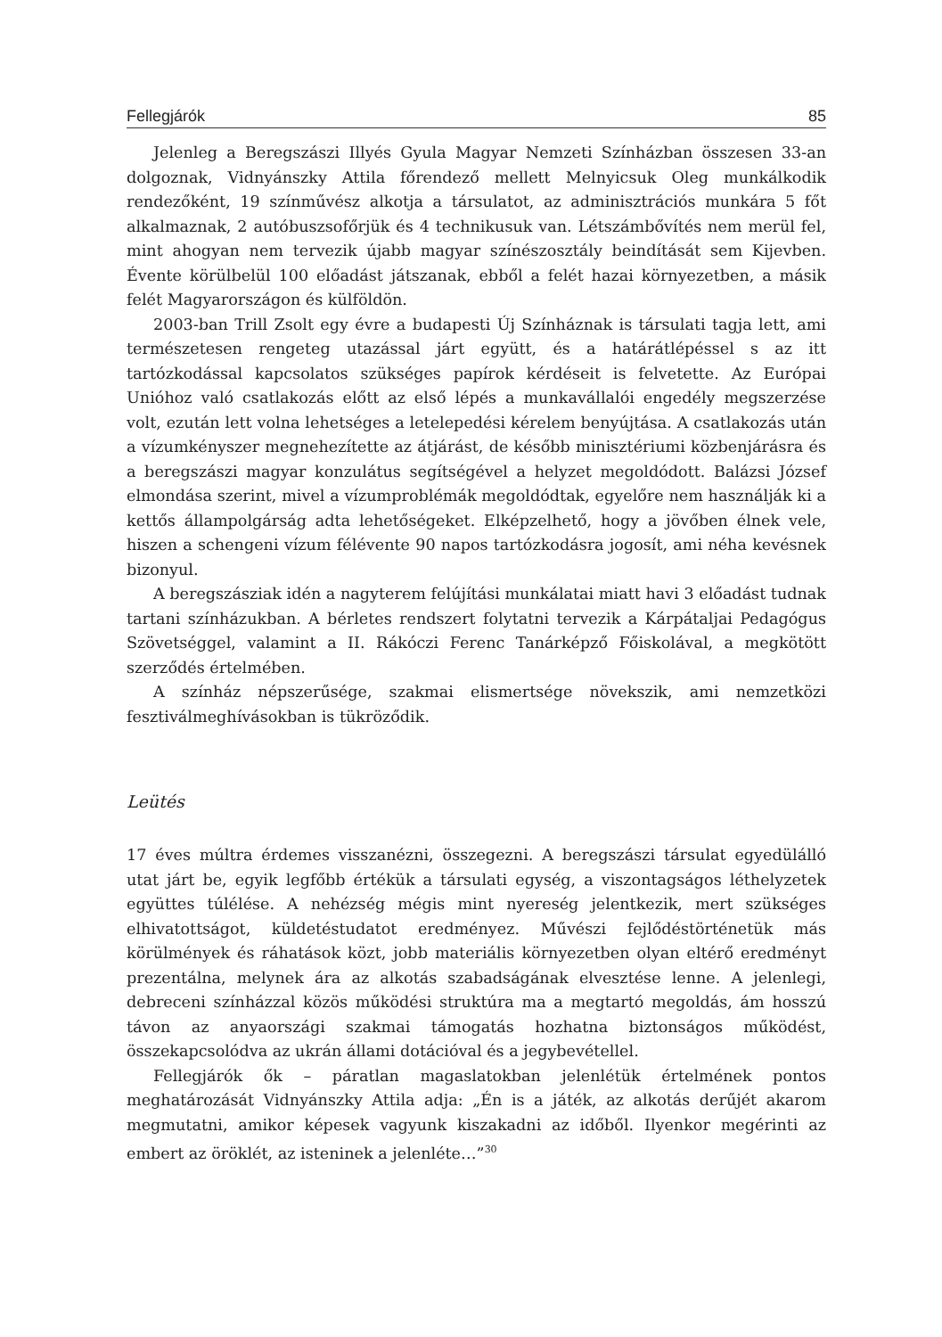Fellegjárók 85
Jelenleg a Beregszászi Illyés Gyula Magyar Nemzeti Színházban összesen 33-an dolgoznak, Vidnyánszky Attila főrendező mellett Melnyicsuk Oleg munkálkodik rendezőként, 19 színművész alkotja a társulatot, az adminisztrációs munkára 5 főt alkalmaznak, 2 autóbuszsofőrjük és 4 technikusuk van. Létszámbővítés nem merül fel, mint ahogyan nem tervezik újabb magyar színészosztály beindítását sem Kijevben. Évente körülbelül 100 előadást játszanak, ebből a felét hazai környezetben, a másik felét Magyarországon és külföldön.
2003-ban Trill Zsolt egy évre a budapesti Új Színháznak is társulati tagja lett, ami természetesen rengeteg utazással járt együtt, és a határátlépéssel s az itt tartózkodással kapcsolatos szükséges papírok kérdéseit is felvetette. Az Európai Unióhoz való csatlakozás előtt az első lépés a munkavállalói engedély megszerzése volt, ezután lett volna lehetséges a letelepedési kérelem benyújtása. A csatlakozás után a vízumkényszer megnehezítette az átjárást, de később minisztériumi közbenjárásra és a beregszászi magyar konzulátus segítségével a helyzet megoldódott. Balázsi József elmondása szerint, mivel a vízumproblémák megoldódtak, egyelőre nem használják ki a kettős állampolgárság adta lehetőségeket. Elképzelhető, hogy a jövőben élnek vele, hiszen a schengeni vízum félévente 90 napos tartózkodásra jogosít, ami néha kevésnek bizonyul.
A beregszásziak idén a nagyterem felújítási munkálatai miatt havi 3 előadást tudnak tartani színházukban. A bérletes rendszert folytatni tervezik a Kárpátaljai Pedagógus Szövetséggel, valamint a II. Rákóczi Ferenc Tanárképző Főiskolával, a megkötött szerződés értelmében.
A színház népszerűsége, szakmai elismertsége növekszik, ami nemzetközi fesztiválmeghívásokban is tükröződik.
Leütés
17 éves múltra érdemes visszanézni, összegezni. A beregszászi társulat egyedülálló utat járt be, egyik legfőbb értékük a társulati egység, a viszontagságos léthelyzetek együttes túlélése. A nehézség mégis mint nyereség jelentkezik, mert szükséges elhivatottságot, küldetéstudatot eredményez. Művészi fejlődéstörténetük más körülmények és ráhatások közt, jobb materiális környezetben olyan eltérő eredményt prezentálna, melynek ára az alkotás szabadságának elvesztése lenne. A jelenlegi, debreceni színházzal közös működési struktúra ma a megtartó megoldás, ám hosszú távon az anyaországi szakmai támogatás hozhatna biztonságos működést, összekapcsolódva az ukrán állami dotációval és a jegybevétellel.
Fellegjárók ők – páratlan magaslatokban jelenlétük értelmének pontos meghatározását Vidnyánszky Attila adja: „Én is a játék, az alkotás derűjét akarom megmutatni, amikor képesek vagyunk kiszakadni az időből. Ilyenkor megérinti az embert az öröklét, az isteninek a jelenléte…”<sup>30</sup>